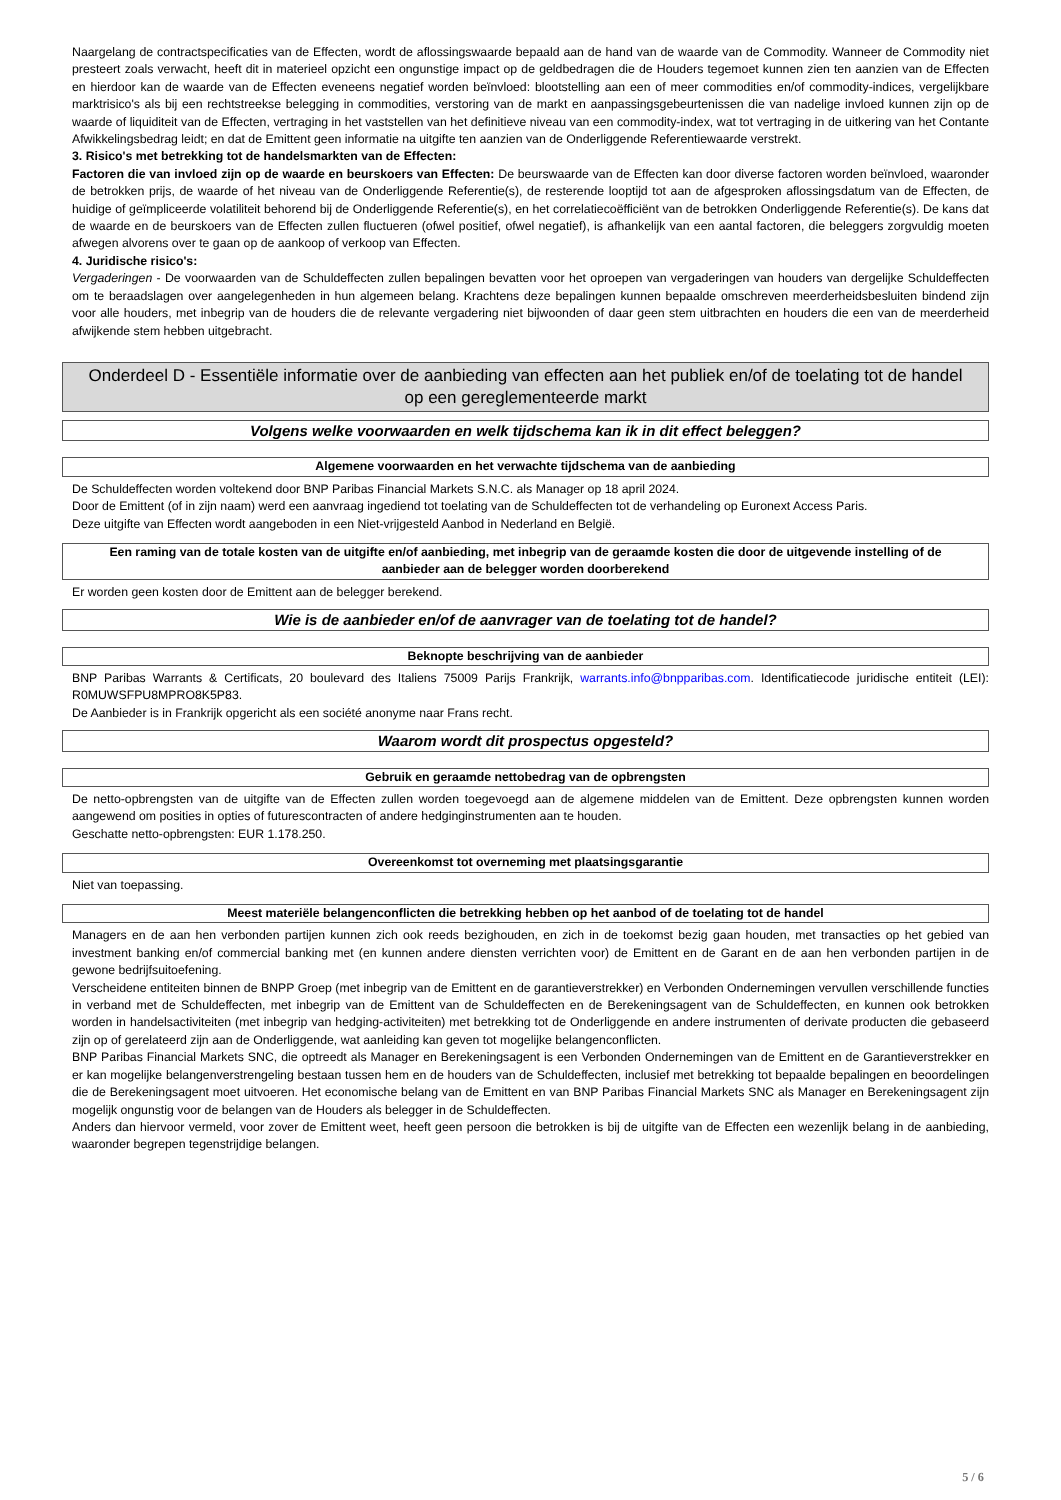Naargelang de contractspecificaties van de Effecten, wordt de aflossingswaarde bepaald aan de hand van de waarde van de Commodity. Wanneer de Commodity niet presteert zoals verwacht, heeft dit in materieel opzicht een ongunstige impact op de geldbedragen die de Houders tegemoet kunnen zien ten aanzien van de Effecten en hierdoor kan de waarde van de Effecten eveneens negatief worden beïnvloed: blootstelling aan een of meer commodities en/of commodity-indices, vergelijkbare marktrisico's als bij een rechtstreekse belegging in commodities, verstoring van de markt en aanpassingsgebeurtenissen die van nadelige invloed kunnen zijn op de waarde of liquiditeit van de Effecten, vertraging in het vaststellen van het definitieve niveau van een commodity-index, wat tot vertraging in de uitkering van het Contante Afwikkelingsbedrag leidt; en dat de Emittent geen informatie na uitgifte ten aanzien van de Onderliggende Referentiewaarde verstrekt.
3. Risico's met betrekking tot de handelsmarkten van de Effecten:
Factoren die van invloed zijn op de waarde en beurskoers van Effecten: De beurswaarde van de Effecten kan door diverse factoren worden beïnvloed, waaronder de betrokken prijs, de waarde of het niveau van de Onderliggende Referentie(s), de resterende looptijd tot aan de afgesproken aflossingsdatum van de Effecten, de huidige of geïmpliceerde volatiliteit behorend bij de Onderliggende Referentie(s), en het correlatiecoëfficiënt van de betrokken Onderliggende Referentie(s). De kans dat de waarde en de beurskoers van de Effecten zullen fluctueren (ofwel positief, ofwel negatief), is afhankelijk van een aantal factoren, die beleggers zorgvuldig moeten afwegen alvorens over te gaan op de aankoop of verkoop van Effecten.
4. Juridische risico's:
Vergaderingen - De voorwaarden van de Schuldeffecten zullen bepalingen bevatten voor het oproepen van vergaderingen van houders van dergelijke Schuldeffecten om te beraadslagen over aangelegenheden in hun algemeen belang. Krachtens deze bepalingen kunnen bepaalde omschreven meerderheidsbesluiten bindend zijn voor alle houders, met inbegrip van de houders die de relevante vergadering niet bijwoonden of daar geen stem uitbrachten en houders die een van de meerderheid afwijkende stem hebben uitgebracht.
Onderdeel D - Essentiële informatie over de aanbieding van effecten aan het publiek en/of de toelating tot de handel op een gereglementeerde markt
Volgens welke voorwaarden en welk tijdschema kan ik in dit effect beleggen?
Algemene voorwaarden en het verwachte tijdschema van de aanbieding
De Schuldeffecten worden voltekend door BNP Paribas Financial Markets S.N.C. als Manager op 18 april 2024.
Door de Emittent (of in zijn naam) werd een aanvraag ingediend tot toelating van de Schuldeffecten tot de verhandeling op Euronext Access Paris.
Deze uitgifte van Effecten wordt aangeboden in een Niet-vrijgesteld Aanbod in Nederland en België.
Een raming van de totale kosten van de uitgifte en/of aanbieding, met inbegrip van de geraamde kosten die door de uitgevende instelling of de aanbieder aan de belegger worden doorberekend
Er worden geen kosten door de Emittent aan de belegger berekend.
Wie is de aanbieder en/of de aanvrager van de toelating tot de handel?
Beknopte beschrijving van de aanbieder
BNP Paribas Warrants & Certificats, 20 boulevard des Italiens 75009 Parijs Frankrijk, warrants.info@bnpparibas.com. Identificatiecode juridische entiteit (LEI): R0MUWSFPU8MPRO8K5P83.
De Aanbieder is in Frankrijk opgericht als een société anonyme naar Frans recht.
Waarom wordt dit prospectus opgesteld?
Gebruik en geraamde nettobedrag van de opbrengsten
De netto-opbrengsten van de uitgifte van de Effecten zullen worden toegevoegd aan de algemene middelen van de Emittent. Deze opbrengsten kunnen worden aangewend om posities in opties of futurescontracten of andere hedginginstrumenten aan te houden.
Geschatte netto-opbrengsten: EUR 1.178.250.
Overeenkomst tot overneming met plaatsingsgarantie
Niet van toepassing.
Meest materiële belangenconflicten die betrekking hebben op het aanbod of de toelating tot de handel
Managers en de aan hen verbonden partijen kunnen zich ook reeds bezighouden, en zich in de toekomst bezig gaan houden, met transacties op het gebied van investment banking en/of commercial banking met (en kunnen andere diensten verrichten voor) de Emittent en de Garant en de aan hen verbonden partijen in de gewone bedrijfsuitoefening.
Verscheidene entiteiten binnen de BNPP Groep (met inbegrip van de Emittent en de garantieverstrekker) en Verbonden Ondernemingen vervullen verschillende functies in verband met de Schuldeffecten, met inbegrip van de Emittent van de Schuldeffecten en de Berekeningsagent van de Schuldeffecten, en kunnen ook betrokken worden in handelsactiviteiten (met inbegrip van hedging-activiteiten) met betrekking tot de Onderliggende en andere instrumenten of derivate producten die gebaseerd zijn op of gerelateerd zijn aan de Onderliggende, wat aanleiding kan geven tot mogelijke belangenconflicten.
BNP Paribas Financial Markets SNC, die optreedt als Manager en Berekeningsagent is een Verbonden Ondernemingen van de Emittent en de Garantieverstrekker en er kan mogelijke belangenverstrengeling bestaan tussen hem en de houders van de Schuldeffecten, inclusief met betrekking tot bepaalde bepalingen en beoordelingen die de Berekeningsagent moet uitvoeren. Het economische belang van de Emittent en van BNP Paribas Financial Markets SNC als Manager en Berekeningsagent zijn mogelijk ongunstig voor de belangen van de Houders als belegger in de Schuldeffecten.
Anders dan hiervoor vermeld, voor zover de Emittent weet, heeft geen persoon die betrokken is bij de uitgifte van de Effecten een wezenlijk belang in de aanbieding, waaronder begrepen tegenstrijdige belangen.
5 / 6